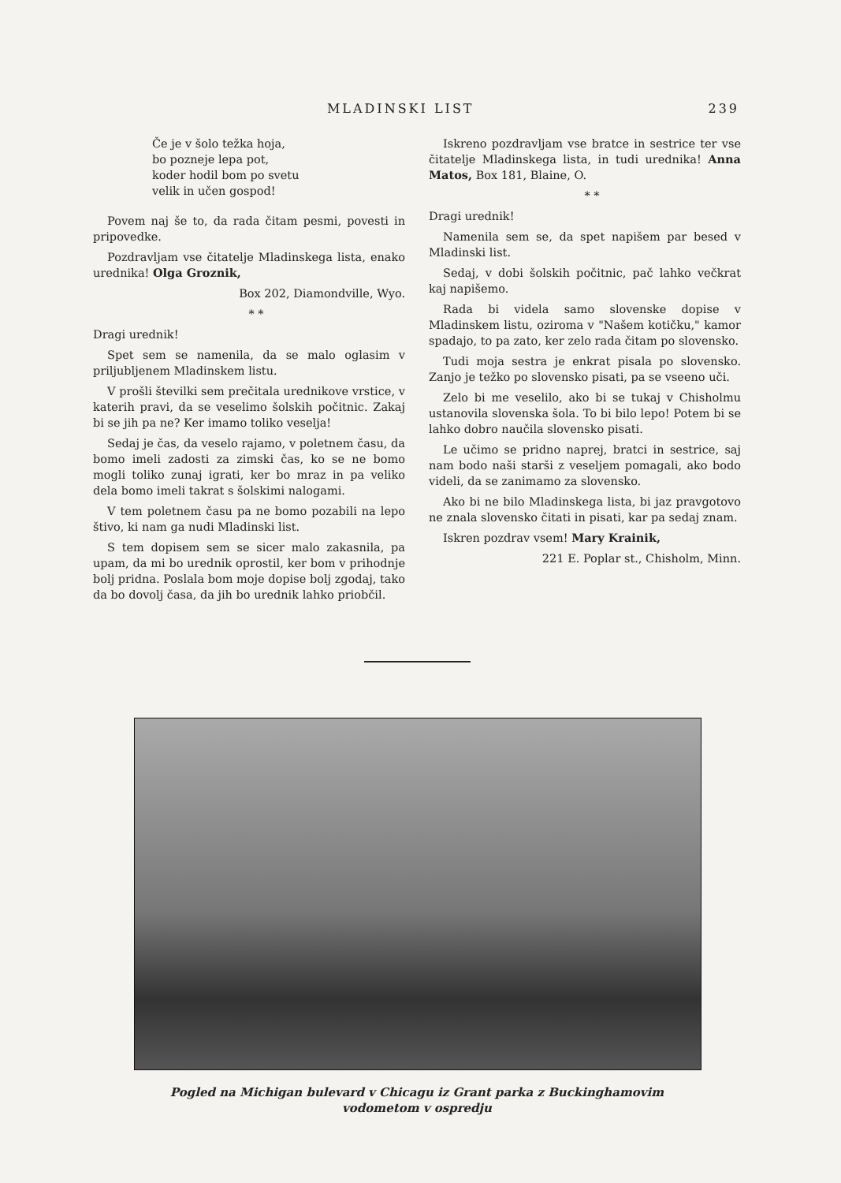MLADINSKI LIST 239
Če je v šolo težka hoja,
bo pozneje lepa pot,
koder hodil bom po svetu
velik in učen gospod!
Povem naj še to, da rada čitam pesmi, povesti in pripovedke.
Pozdravljam vse čitatelje Mladinskega lista, enako urednika! Olga Groznik,
Box 202, Diamondville, Wyo.
* *
Dragi urednik!
Spet sem se namenila, da se malo oglasim v priljubljenem Mladinskem listu.
V prošli številki sem prečitala urednikove vrstice, v katerih pravi, da se veselimo šolskih počitnic. Zakaj bi se jih pa ne? Ker imamo toliko veselja!
Sedaj je čas, da veselo rajamo, v poletnem času, da bomo imeli zadosti za zimski čas, ko se ne bomo mogli toliko zunaj igrati, ker bo mraz in pa veliko dela bomo imeli takrat s šolskimi nalogami.
V tem poletnem času pa ne bomo pozabili na lepo štivo, ki nam ga nudi Mladinski list.
S tem dopisem sem se sicer malo zakasnila, pa upam, da mi bo urednik oprostil, ker bom v prihodnje bolj pridna. Poslala bom moje dopise bolj zgodaj, tako da bo dovolj časa, da jih bo urednik lahko priobčil.
Iskreno pozdravljam vse bratce in sestrice ter vse čitatelje Mladinskega lista, in tudi urednika! Anna Matos, Box 181, Blaine, O.
* *
Dragi urednik!
Namenila sem se, da spet napišem par besed v Mladinski list.
Sedaj, v dobi šolskih počitnic, pač lahko večkrat kaj napišemo.
Rada bi videla samo slovenske dopise v Mladinskem listu, oziroma v "Našem kotičku," kamor spadajo, to pa zato, ker zelo rada čitam po slovensko.
Tudi moja sestra je enkrat pisala po slovensko. Zanjo je težko po slovensko pisati, pa se vseeno uči.
Zelo bi me veselilo, ako bi se tukaj v Chisholmu ustanovila slovenska šola. To bi bilo lepo! Potem bi se lahko dobro naučila slovensko pisati.
Le učimo se pridno naprej, bratci in sestrice, saj nam bodo naši starši z veseljem pomagali, ako bodo videli, da se zanimamo za slovensko.
Ako bi ne bilo Mladinskega lista, bi jaz pravgotovo ne znala slovensko čitati in pisati, kar pa sedaj znam.
Iskren pozdrav vsem! Mary Krainik,
221 E. Poplar st., Chisholm, Minn.
Pogled na Michigan bulevard v Chicagu iz Grant parka z Buckinghamovim vodometom v ospredju